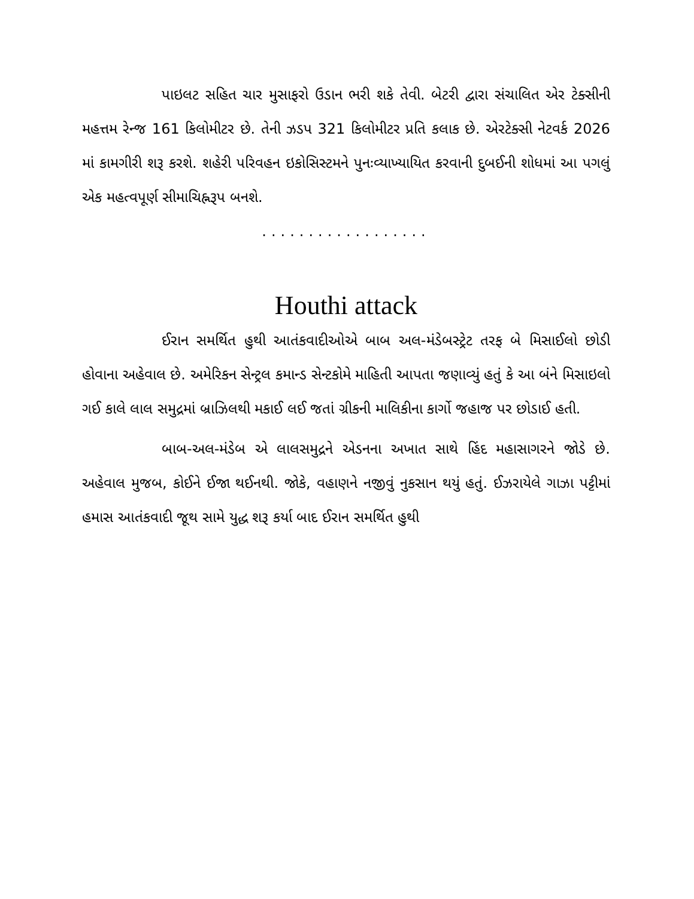પાઇલટ સહિત ચાર મુસાફરો ઉડાન ભરી શકે તેવી. બેટરી દ્વારા સંચાલિત એર ટેક્સીની મહત્તમ રેન્જ 161 કિલોમીટર છે. તેની ઝડપ 321 કિલોમીટર પ્રતિ કલાક છે. એરટેક્સી નેટવર્ક 2026 માં કામગીરી શરૂ કરશે. શહેરી પરિવહન ઇકોસિસ્ટમને પુનઃવ્યાખ્યાયિત કરવાની દુબઈની શોધમાં આ પગલું એક મહત્વપૂર્ણ સીમાચિહ્નરૂપ બનશે.
..................
Houthi attack
ઈરાન સમર્થિત હુથી આતંકવાદીઓએ બાબ અલ-મંડેબસ્ટ્રેટ તરફ બે મિસાઈલો છોડી હોવાના અહેવાલ છે. અમેરિકન સેન્ટ્રલ કમાન્ડ સેન્ટકોમે માહિતી આપતા જણાવ્યું હતું કે આ બંને મિસાઇલો ગઈ કાલે લાલ સમુદ્રમાં બ્રાઝિલથી મકાઈ લઈ જતાં ગ્રીકની માલિકીના કાર્ગો જહાજ પર છોડાઈ હતી.
બાબ-અલ-મંડેબ એ લાલસમુદ્રને એડનના અખાત સાથે હિંદ મહાસાગરને જોડે છે. અહેવાલ મુજબ, કોઈને ઈજા થઈનથી. જોકે, વહાણને નજીવું નુકસાન થયું હતું. ઈઝરાયેલે ગાઝા પટ્ટીમાં હમાસ આતંકવાદી જૂથ સામે યુદ્ધ શરૂ કર્યા બાદ ઈરાન સમર્થિત હુથી